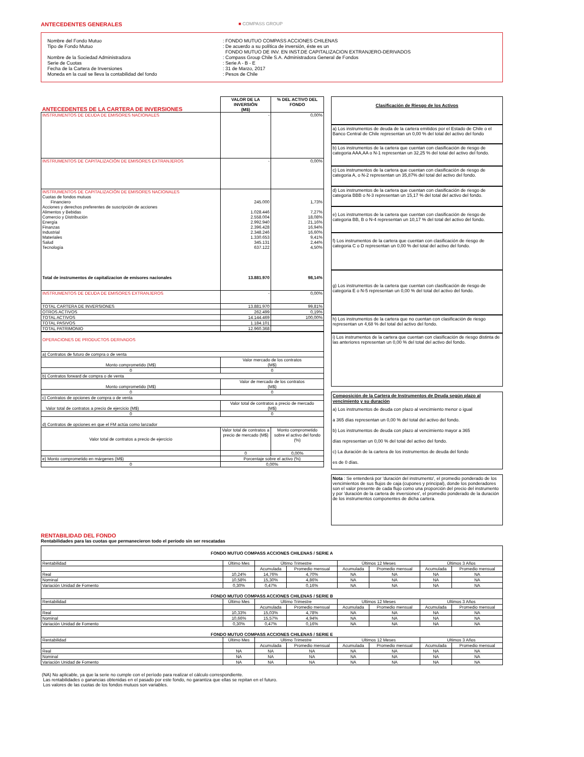ANTECEDENTES GENERALES
■ COMPASS GROUP
| Nombre del Fondo Mutuo | : FONDO MUTUO COMPASS ACCIONES CHILENAS |
| Tipo de Fondo Mutuo | : De acuerdo a su política de inversión, éste es un FONDO MUTUO DE INV. EN INST.DE CAPITALIZACION EXTRANJERO-DERIVADOS |
| Nombre de la Sociedad Administradora | : Compass Group Chile S.A. Administradora General de Fondos |
| Serie de Cuotas | : Serie A - B - E |
| Fecha de la Cartera de Inversiones | : 31 de Marzo, 2017 |
| Moneda en la cual se lleva la contabilidad del fondo | : Pesos de Chile |
| ANTECEDENTES DE LA CARTERA DE INVERSIONES | VALOR DE LA INVERSIÓN (M$) | % DEL ACTIVO DEL FONDO |
| --- | --- | --- |
| INSTRUMENTOS DE DEUDA DE EMISORES NACIONALES | - | 0,00% |
| INSTRUMENTOS DE CAPITALIZACIÓN DE EMISORES EXTRANJEROS | - | 0,00% |
| INSTRUMENTOS DE CAPITALIZACIÓN DE EMISORES NACIONALES Cuotas de fondos mutuos Financiero Acciones y derechos preferentes de suscripción de acciones Alimentos y Bebidas Comercio y Distribución Energía Finanzas Industrial Materiales Salud Tecnología Total de instrumentos de capitalizacion de emisores nacionales | 245.000 1.028.446 2.558.004 2.992.940 2.396.428 2.348.246 1.330.653 345.131 637.122 13.881.970 | 1,73% 7,27% 18,08% 21,16% 16,94% 16,60% 9,41% 2,44% 4,50% 98,14% |
| INSTRUMENTOS DE DEUDA DE EMISORES EXTRANJEROS | - | 0,00% |
| TOTAL CARTERA DE INVERSIONES | 13.881.970 | 99,81% |
| OTROS ACTIVOS | 262.499 | 0,19% |
| TOTAL ACTIVOS | 14.144.469 | 100,00% |
| TOTAL PASIVOS | 1.184.101 | |
| TOTAL PATRIMONIO | 12.960.368 | |
| OPERACIONES DE PRODUCTOS DERIVADOS | | |
| a) Contratos de futuro de compra o de venta | | |
| Monto comprometido (M$) | Valor mercado de los contratos (M$) | |
| 0 | 0 | |
| b) Contratos forward de compra o de venta | | |
| Monto comprometido (M$) | Valor de mercado de los contratos (M$) | |
| 0 | 0 | |
| c) Contratos de opciones de compra o de venta | | |
| Valor total de contratos a precio de ejercicio (M$) | Valor total de contratos a precio de mercado (M$) | |
| 0 | 0 | |
| d) Contratos de opciones en que el FM actúa como lanzador | | |
| Valor total de contratos a precio de ejercicio | Valor total de contratos a precio de mercado (M$) | Monto comprometido sobre el activo del fondo (%) |
| | 0 | 0,00% |
| e) Monto comprometido en márgenes (M$) | Porcentaje sobre el activo (%) | |
| 0 | 0,00% | |
Clasificación de Riesgo de los Activos
a) Los instrumentos de deuda de la cartera emitidos por el Estado de Chile o el Banco Central de Chile representan un 0,00 % del total del activo del fondo
b) Los instrumentos de la cartera que cuentan con clasificación de riesgo de categoria AAA,AA o N-1 representan un 32,25 % del total del activo del fondo.
c) Los instrumentos de la cartera que cuentan con clasificación de riesgo de categoria A, o N-2 representan un 35,87% del total del activo del fondo.
d) Los instrumentos de la cartera que cuentan con clasificación de riesgo de categoria BBB o N-3 representan un 15,17 % del total del activo del fondo.
e) Los instrumentos de la cartera que cuentan con clasificación de riesgo de categoria BB, B o N-4 representan un 10,17 % del total del activo del fondo.
f) Los instrumentos de la cartera que cuentan con clasificación de riesgo de categoria C o D representan un 0,00 % del total del activo del fondo.
g) Los instrumentos de la cartera que cuentan con clasificación de riesgo de categoria E o N-5 representan un 0,00 % del total del activo del fondo.
h) Los instrumentos de la cartera que no cuentan con clasificación de riesgo representan un 4,68 % del total del activo del fondo.
i) Los instrumentos de la cartera que cuentan con clasificación de riesgo distinta de las anteriores representan un 0,00 % del total del activo del fondo.
Composición de la Cartera de Instrumentos de Deuda según plazo al vencimiento y su duración
a) Los instrumentos de deuda con plazo al vencimiento menor o igual
a 365 días representan un 0,00 % del total del activo del fondo.
b) Los instrumentos de deuda con plazo al vencimiento mayor a 365
días representan un 0,00 % del total del activo del fondo.
c) La duración de la cartera de los instrumentos de deuda del fondo
es de 0 días.
Nota : Se entenderá por 'duración del instrumento', el promedio ponderado de los vencimientos de sus flujos de caja (cupones y principal), donde los ponderadores son el valor presente de cada flujo como una proporción del precio del instrumento y por 'duración de la cartera de inversiones', el promedio ponderado de la duración de los instrumentos componentes de dicha cartera.
RENTABILIDAD DEL FONDO
Rentabilidades para las cuotas que permanecieron todo el período sin ser rescatadas
| FONDO MUTUO COMPASS ACCIONES CHILENAS / SERIE A | | | | | | | |
| --- | --- | --- | --- | --- | --- | --- | --- |
| Rentabilidad | Último Mes | Último Trimestre | | Últimos 12 Meses | | Últimos 3 Años | |
| | | Acumulada | Promedio mensual | Acumulada | Promedio mensual | Acumulada | Promedio mensual |
| Real | 10,24% | 14,76% | 4,70% | NA | NA | NA | NA |
| Nominal | 10,58% | 15,30% | 4,86% | NA | NA | NA | NA |
| Variación Unidad de Fomento | 0,30% | 0,47% | 0,16% | NA | NA | NA | NA |
| FONDO MUTUO COMPASS ACCIONES CHILENAS / SERIE B | | | | | | | |
| Rentabilidad | Último Mes | Ultimo Trimestre | | Ultimos 12 Meses | | Ultimos 3 Años | |
| | | Acumulada | Promedio mensual | Acumulada | Promedio mensual | Acumulada | Promedio mensual |
| Real | 10,33% | 15,03% | 4,78% | NA | NA | NA | NA |
| Nominal | 10,66% | 15,57% | 4,94% | NA | NA | NA | NA |
| Variación Unidad de Fomento | 0,30% | 0,47% | 0,16% | NA | NA | NA | NA |
| FONDO MUTUO COMPASS ACCIONES CHILENAS / SERIE E | | | | | | | |
| Rentabilidad | Último Mes | Ultimo Trimestre | | Ultimos 12 Meses | | Ultimos 3 Años | |
| | | Acumulada | Promedio mensual | Acumulada | Promedio mensual | Acumulada | Promedio mensual |
| Real | NA | NA | NA | NA | NA | NA | NA |
| Nominal | NA | NA | NA | NA | NA | NA | NA |
| Variación Unidad de Fomento | NA | NA | NA | NA | NA | NA | NA |
(NA) No aplicable, ya que la serie no cumple con el período para realizar el cálculo correspondiente.
Las rentabilidades o ganancias obtenidas en el pasado por este fondo, no garantiza que ellas se repitan en el futuro.
Los valores de las cuotas de los fondos mutuos son variables.